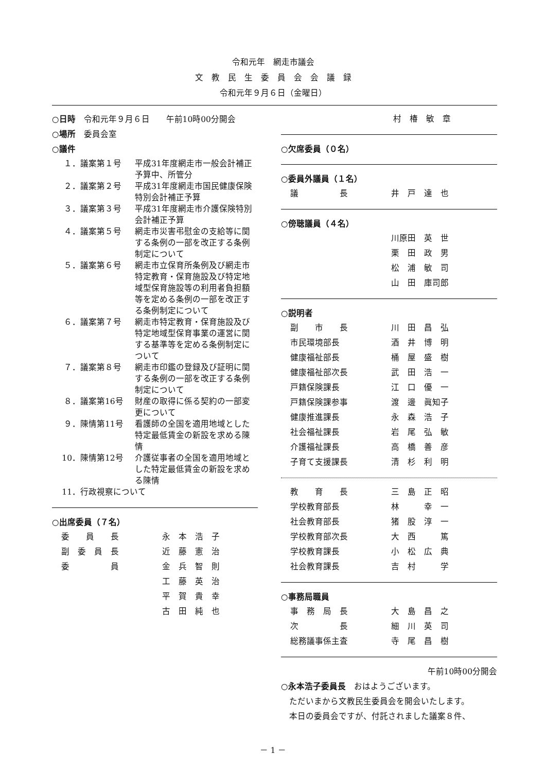令和元年　網走市議会
文　教　民　生　委　員　会　会　議　録
令和元年９月６日（金曜日）
○日時　令和元年９月６日　　午前10時00分開会
○場所　委員会室
○議件
| １． | 議案第１号 | 平成31年度網走市一般会計補正予算中、所管分 |
| ２． | 議案第２号 | 平成31年度網走市国民健康保険特別会計補正予算 |
| ３． | 議案第３号 | 平成31年度網走市介護保険特別会計補正予算 |
| ４． | 議案第５号 | 網走市災害弔慰金の支給等に関する条例の一部を改正する条例制定について |
| ５． | 議案第６号 | 網走市立保育所条例及び網走市特定教育・保育施設及び特定地域型保育施設等の利用者負担額等を定める条例の一部を改正する条例制定について |
| ６． | 議案第７号 | 網走市特定教育・保育施設及び特定地域型保育事業の運営に関する基準等を定める条例制定について |
| ７． | 議案第８号 | 網走市印鑑の登録及び証明に関する条例の一部を改正する条例制定について |
| ８． | 議案第16号 | 財産の取得に係る契約の一部変更について |
| ９． | 陳情第11号 | 看護師の全国を適用地域とした特定最低賃金の新設を求める陳情 |
| 10． | 陳情第12号 | 介護従事者の全国を適用地域とした特定最低賃金の新設を求める陳情 |
| 11． | 行政視察について | |
○出席委員（７名）
| 委 員 長 | 永 本 浩 子 |
| 副 委 員 長 | 近 藤 憲 治 |
| 委 員 | 金 兵 智 則 |
| | 工 藤 英 治 |
| | 平 賀 貴 幸 |
| | 古 田 純 也 |
| | 村 椿 敏 章 |
○欠席委員（０名）
○委員外議員（１名）
| 議 長 | 井 戸 達 也 |
○傍聴議員（４名）
| | 川原田 英 世 |
| | 栗 田 政 男 |
| | 松 浦 敏 司 |
| | 山 田 庫司郎 |
○説明者
| 副 市 長 | 川 田 昌 弘 |
| 市民環境部長 | 酒 井 博 明 |
| 健康福祉部長 | 桶 屋 盛 樹 |
| 健康福祉部次長 | 武 田 浩 一 |
| 戸籍保険課長 | 江 口 優 一 |
| 戸籍保険課参事 | 渡 邊 眞知子 |
| 健康推進課長 | 永 森 浩 子 |
| 社会福祉課長 | 岩 尾 弘 敏 |
| 介護福祉課長 | 高 橋 善 彦 |
| 子育て支援課長 | 清 杉 利 明 |
| 教 育 長 | 三 島 正 昭 |
| 学校教育部長 | 林 幸 一 |
| 社会教育部長 | 猪 股 淳 一 |
| 学校教育部次長 | 大 西 篤 |
| 学校教育課長 | 小 松 広 典 |
| 社会教育課長 | 吉 村 学 |
○事務局職員
| 事 務 局 長 | 大 島 昌 之 |
| 次 長 | 細 川 英 司 |
| 総務議事係主査 | 寺 尾 昌 樹 |
午前10時00分開会
○永本浩子委員長　おはようございます。
　ただいまから文教民生委員会を開会いたします。
　本日の委員会ですが、付託されました議案８件、
－ 1 －